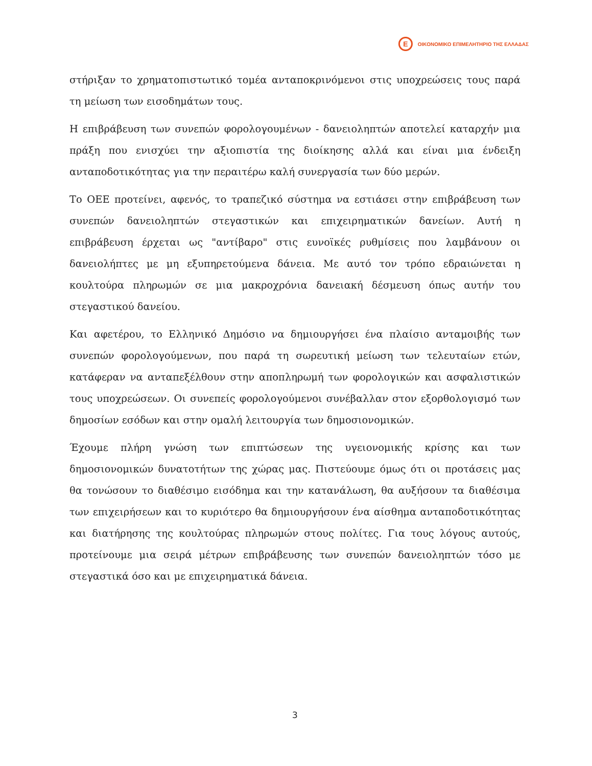E ΟΙΚΟΝΟΜΙΚΟ ΕΠΙΜΕΛΗΤΗΡΙΟ ΤΗΣ ΕΛΛΑΔΑΣ
στήριξαν το χρηματοπιστωτικό τομέα ανταποκρινόμενοι στις υποχρεώσεις τους παρά τη μείωση των εισοδημάτων τους.
Η επιβράβευση των συνεπών φορολογουμένων - δανειοληπτών αποτελεί καταρχήν μια πράξη που ενισχύει την αξιοπιστία της διοίκησης αλλά και είναι μια ένδειξη ανταποδοτικότητας για την περαιτέρω καλή συνεργασία των δύο μερών.
Το ΟΕΕ προτείνει, αφενός, το τραπεζικό σύστημα να εστιάσει στην επιβράβευση των συνεπών δανειοληπτών στεγαστικών και επιχειρηματικών δανείων. Αυτή η επιβράβευση έρχεται ως "αντίβαρο" στις ευνοϊκές ρυθμίσεις που λαμβάνουν οι δανειολήπτες με μη εξυπηρετούμενα δάνεια. Με αυτό τον τρόπο εδραιώνεται η κουλτούρα πληρωμών σε μια μακροχρόνια δανειακή δέσμευση όπως αυτήν του στεγαστικού δανείου.
Και αφετέρου, το Ελληνικό Δημόσιο να δημιουργήσει ένα πλαίσιο ανταμοιβής των συνεπών φορολογούμενων, που παρά τη σωρευτική μείωση των τελευταίων ετών, κατάφεραν να ανταπεξέλθουν στην αποπληρωμή των φορολογικών και ασφαλιστικών τους υποχρεώσεων. Οι συνεπείς φορολογούμενοι συνέβαλλαν στον εξορθολογισμό των δημοσίων εσόδων και στην ομαλή λειτουργία των δημοσιονομικών.
Έχουμε πλήρη γνώση των επιπτώσεων της υγειονομικής κρίσης και των δημοσιονομικών δυνατοτήτων της χώρας μας. Πιστεύουμε όμως ότι οι προτάσεις μας θα τονώσουν το διαθέσιμο εισόδημα και την κατανάλωση, θα αυξήσουν τα διαθέσιμα των επιχειρήσεων και το κυριότερο θα δημιουργήσουν ένα αίσθημα ανταποδοτικότητας και διατήρησης της κουλτούρας πληρωμών στους πολίτες. Για τους λόγους αυτούς, προτείνουμε μια σειρά μέτρων επιβράβευσης των συνεπών δανειοληπτών τόσο με στεγαστικά όσο και με επιχειρηματικά δάνεια.
3